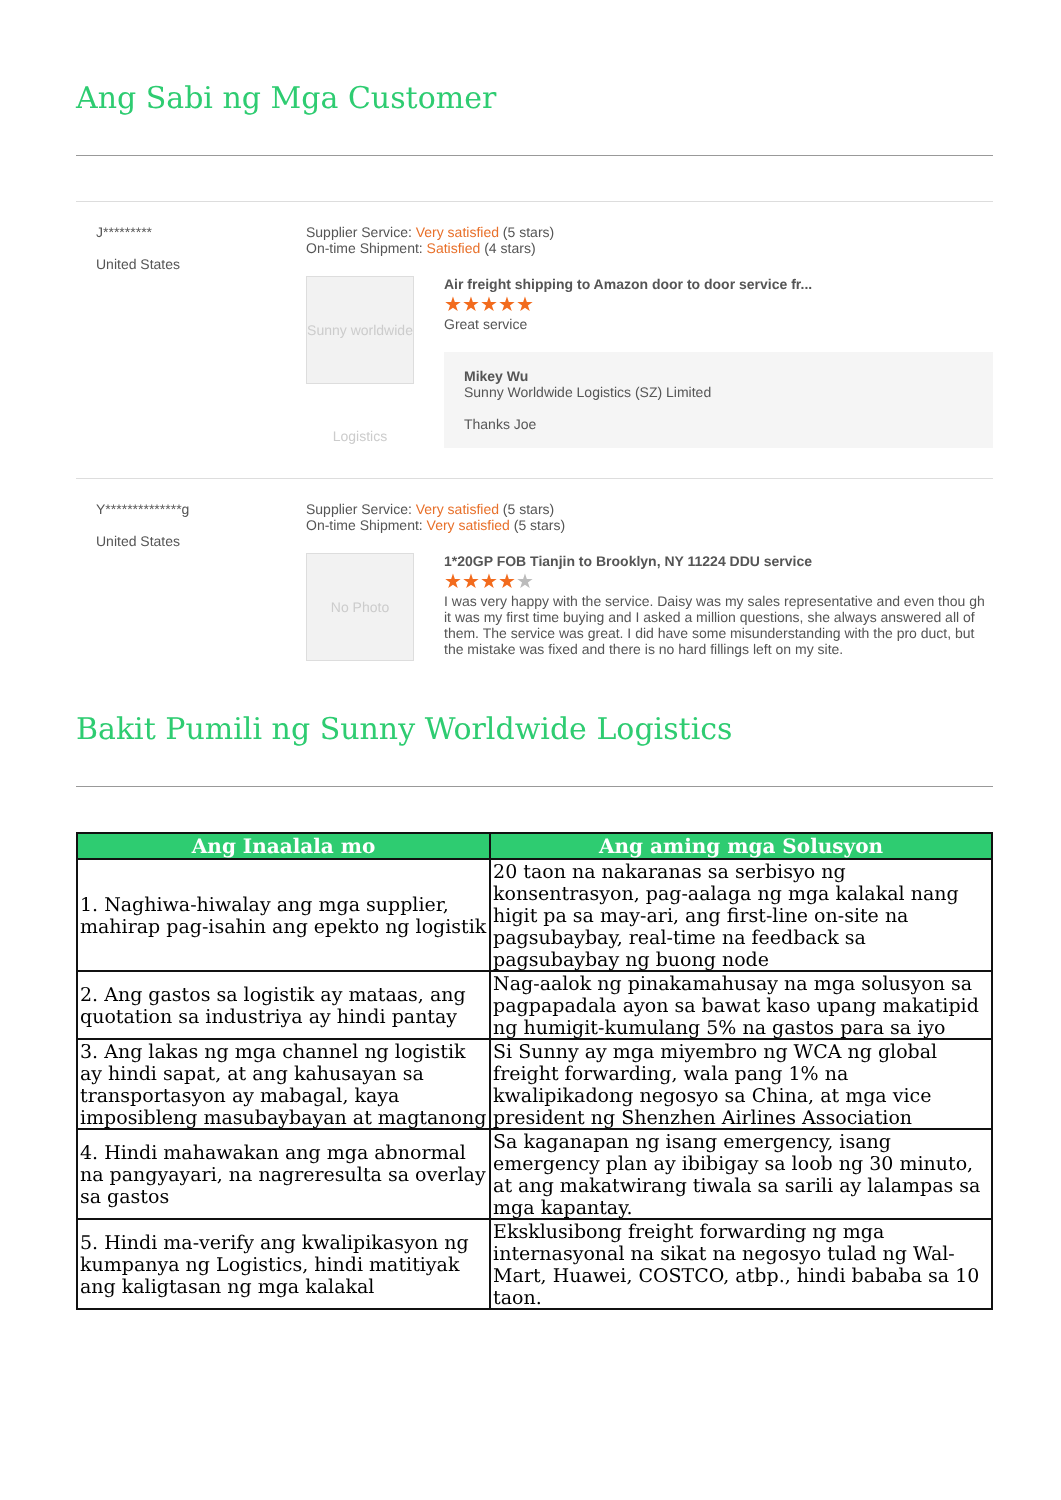Ang Sabi ng Mga Customer
J*********
United States
Supplier Service: Very satisfied (5 stars)
On-time Shipment: Satisfied (4 stars)
Sunny worldwide Logistics
Air freight shipping to Amazon door to door service fr...
★★★★★
Great service
Mikey Wu
Sunny Worldwide Logistics (SZ) Limited
Thanks Joe
Y**************g
United States
Supplier Service: Very satisfied (5 stars)
On-time Shipment: Very satisfied (5 stars)
No Photo
1*20GP FOB Tianjin to Brooklyn, NY 11224 DDU service
★★★★★
I was very happy with the service. Daisy was my sales representative and even thou gh it was my first time buying and I asked a million questions, she always answered all of them. The service was great. I did have some misunderstanding with the pro duct, but the mistake was fixed and there is no hard fillings left on my site.
Bakit Pumili ng Sunny Worldwide Logistics
| Ang Inaalala mo | Ang aming mga Solusyon |
| --- | --- |
| 1. Naghiwa-hiwalay ang mga supplier, mahirap pag-isahin ang epekto ng logistik | 20 taon na nakaranas sa serbisyo ng konsentrasyon, pag-aalaga ng mga kalakal nang higit pa sa may-ari, ang first-line on-site na pagsubaybay, real-time na feedback sa pagsubaybay ng buong node |
| 2. Ang gastos sa logistik ay mataas, ang quotation sa industriya ay hindi pantay | Nag-aalok ng pinakamahusay na mga solusyon sa pagpapadala ayon sa bawat kaso upang makatipid ng humigit-kumulang 5% na gastos para sa iyo |
| 3. Ang lakas ng mga channel ng logistik ay hindi sapat, at ang kahusayan sa transportasyon ay mabagal, kaya imposibleng masubaybayan at magtanong | Si Sunny ay mga miyembro ng WCA ng global freight forwarding, wala pang 1% na kwalipikadong negosyo sa China, at mga vice president ng Shenzhen Airlines Association |
| 4. Hindi mahawakan ang mga abnormal na pangyayari, na nagreresulta sa overlay sa gastos | Sa kaganapan ng isang emergency, isang emergency plan ay ibibigay sa loob ng 30 minuto, at ang makatwirang tiwala sa sarili ay lalampas sa mga kapantay. |
| 5. Hindi ma-verify ang kwalipikasyon ng kumpanya ng Logistics, hindi matitiyak ang kaligtasan ng mga kalakal | Eksklusibong freight forwarding ng mga internasyonal na sikat na negosyo tulad ng Wal-Mart, Huawei, COSTCO, atbp., hindi bababa sa 10 taon. |